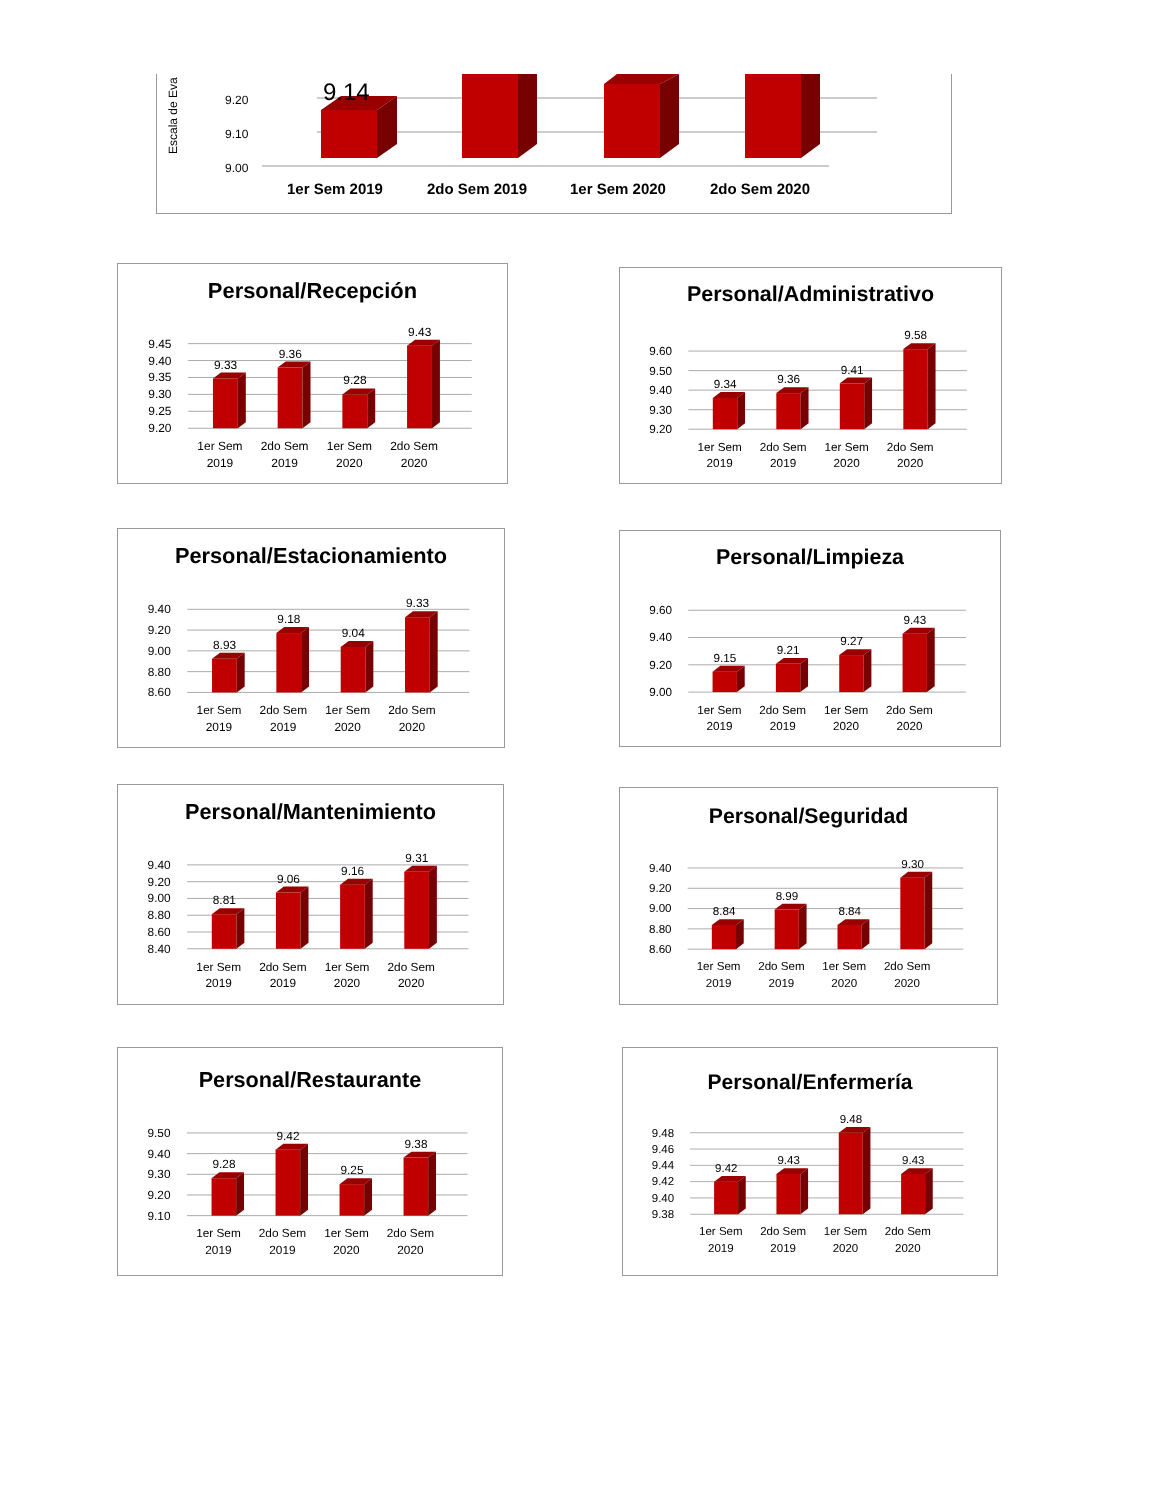Escala de Eva
9.20
9.10
9.00
9.14
1er Sem 2019
2do Sem 2019
1er Sem 2020
2do Sem 2020
Personal/Recepción
9.45
9.40
9.35
9.30
9.25
9.20
9.33
9.36
9.28
9.43
1er Sem
2019
2do Sem
2019
1er Sem
2020
2do Sem
2020
Personal/Administrativo
9.60
9.50
9.40
9.30
9.20
9.34
9.36
9.41
9.58
1er Sem
2019
2do Sem
2019
1er Sem
2020
2do Sem
2020
Personal/Estacionamiento
9.40
9.20
9.00
8.80
8.60
8.93
9.18
9.04
9.33
1er Sem
2019
2do Sem
2019
1er Sem
2020
2do Sem
2020
Personal/Limpieza
9.60
9.40
9.20
9.00
9.15
9.21
9.27
9.43
1er Sem
2019
2do Sem
2019
1er Sem
2020
2do Sem
2020
Personal/Mantenimiento
9.40
9.20
9.00
8.80
8.60
8.40
8.81
9.06
9.16
9.31
1er Sem
2019
2do Sem
2019
1er Sem
2020
2do Sem
2020
Personal/Seguridad
9.40
9.20
9.00
8.80
8.60
8.84
8.99
8.84
9.30
1er Sem
2019
2do Sem
2019
1er Sem
2020
2do Sem
2020
Personal/Restaurante
9.50
9.40
9.30
9.20
9.10
9.28
9.42
9.25
9.38
1er Sem
2019
2do Sem
2019
1er Sem
2020
2do Sem
2020
Personal/Enfermería
9.48
9.46
9.44
9.42
9.40
9.38
9.42
9.43
9.48
9.43
1er Sem
2019
2do Sem
2019
1er Sem
2020
2do Sem
2020